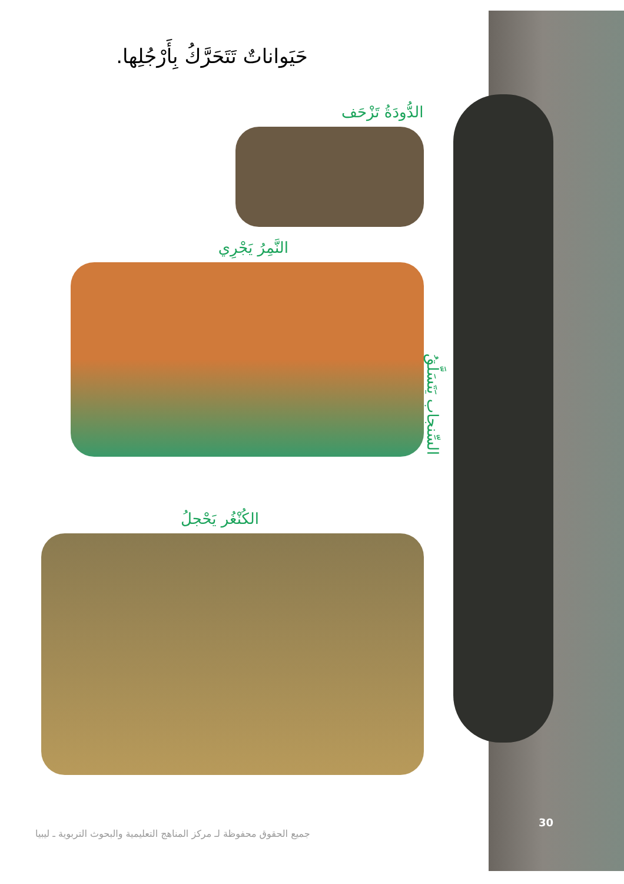حَيَواناتٌ تَتَحَرَّكُ بِأَرْجُلِها.
الدُّودَةُ تَزْحَف
النَّمِرُ يَجْرِي
الكُنْغُر يَحْجلُ
السِّنجاب يَتَسَلَّقُ
30
جميع الحقوق محفوظة لـ مركز المناهج التعليمية والبحوث التربوية ـ ليبيا